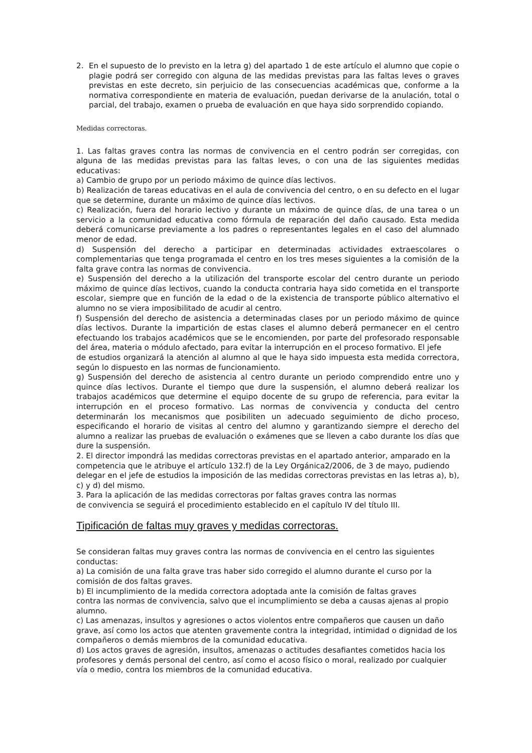2. En el supuesto de lo previsto en la letra g) del apartado 1 de este artículo el alumno que copie o plagie podrá ser corregido con alguna de las medidas previstas para las faltas leves o graves previstas en este decreto, sin perjuicio de las consecuencias académicas que, conforme a la normativa correspondiente en materia de evaluación, puedan derivarse de la anulación, total o parcial, del trabajo, examen o prueba de evaluación en que haya sido sorprendido copiando.
Medidas correctoras.
1. Las faltas graves contra las normas de convivencia en el centro podrán ser corregidas, con alguna de las medidas previstas para las faltas leves, o con una de las siguientes medidas educativas:
a) Cambio de grupo por un periodo máximo de quince días lectivos.
b) Realización de tareas educativas en el aula de convivencia del centro, o en su defecto en el lugar que se determine, durante un máximo de quince días lectivos.
c) Realización, fuera del horario lectivo y durante un máximo de quince días, de una tarea o un servicio a la comunidad educativa como fórmula de reparación del daño causado. Esta medida deberá comunicarse previamente a los padres o representantes legales en el caso del alumnado menor de edad.
d) Suspensión del derecho a participar en determinadas actividades extraescolares o complementarias que tenga programada el centro en los tres meses siguientes a la comisión de la falta grave contra las normas de convivencia.
e) Suspensión del derecho a la utilización del transporte escolar del centro durante un periodo máximo de quince días lectivos, cuando la conducta contraria haya sido cometida en el transporte escolar, siempre que en función de la edad o de la existencia de transporte público alternativo el alumno no se viera imposibilitado de acudir al centro.
f) Suspensión del derecho de asistencia a determinadas clases por un periodo máximo de quince días lectivos. Durante la impartición de estas clases el alumno deberá permanecer en el centro efectuando los trabajos académicos que se le encomienden, por parte del profesorado responsable del área, materia o módulo afectado, para evitar la interrupción en el proceso formativo. El jefe
de estudios organizará la atención al alumno al que le haya sido impuesta esta medida correctora, según lo dispuesto en las normas de funcionamiento.
g) Suspensión del derecho de asistencia al centro durante un periodo comprendido entre uno y quince días lectivos. Durante el tiempo que dure la suspensión, el alumno deberá realizar los trabajos académicos que determine el equipo docente de su grupo de referencia, para evitar la interrupción en el proceso formativo. Las normas de convivencia y conducta del centro determinarán los mecanismos que posibiliten un adecuado seguimiento de dicho proceso, especificando el horario de visitas al centro del alumno y garantizando siempre el derecho del alumno a realizar las pruebas de evaluación o exámenes que se lleven a cabo durante los días que dure la suspensión.
2. El director impondrá las medidas correctoras previstas en el apartado anterior, amparado en la competencia que le atribuye el artículo 132.f) de la Ley Orgánica2/2006, de 3 de mayo, pudiendo delegar en el jefe de estudios la imposición de las medidas correctoras previstas en las letras a), b), c) y d) del mismo.
3. Para la aplicación de las medidas correctoras por faltas graves contra las normas
de convivencia se seguirá el procedimiento establecido en el capítulo IV del título III.
Tipificación de faltas muy graves y medidas correctoras.
Se consideran faltas muy graves contra las normas de convivencia en el centro las siguientes conductas:
a) La comisión de una falta grave tras haber sido corregido el alumno durante el curso por la comisión de dos faltas graves.
b) El incumplimiento de la medida correctora adoptada ante la comisión de faltas graves
contra las normas de convivencia, salvo que el incumplimiento se deba a causas ajenas al propio alumno.
c) Las amenazas, insultos y agresiones o actos violentos entre compañeros que causen un daño grave, así como los actos que atenten gravemente contra la integridad, intimidad o dignidad de los compañeros o demás miembros de la comunidad educativa.
d) Los actos graves de agresión, insultos, amenazas o actitudes desafiantes cometidos hacia los profesores y demás personal del centro, así como el acoso físico o moral, realizado por cualquier vía o medio, contra los miembros de la comunidad educativa.